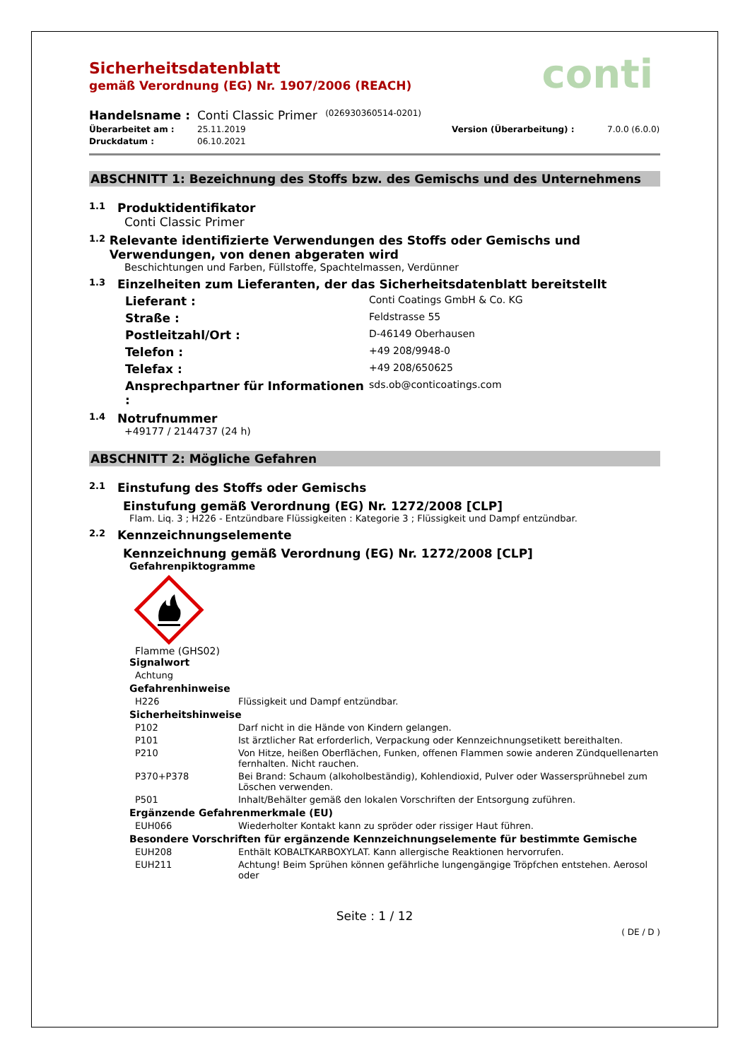conti
Sicherheitsdatenblatt
gemäß Verordnung (EG) Nr. 1907/2006 (REACH)
Handelsname : Conti Classic Primer (026930360514-0201)
Überarbeitet am : 25.11.2019 Version (Überarbeitung) : 7.0.0 (6.0.0)
Druckdatum : 06.10.2021
ABSCHNITT 1: Bezeichnung des Stoffs bzw. des Gemischs und des Unternehmens
1.1 Produktidentifikator
Conti Classic Primer
1.2 Relevante identifizierte Verwendungen des Stoffs oder Gemischs und Verwendungen, von denen abgeraten wird
Beschichtungen und Farben, Füllstoffe, Spachtelmassen, Verdünner
1.3 Einzelheiten zum Lieferanten, der das Sicherheitsdatenblatt bereitstellt
Lieferant : Conti Coatings GmbH & Co. KG
Straße : Feldstrasse 55
Postleitzahl/Ort : D-46149 Oberhausen
Telefon : +49 208/9948-0
Telefax : +49 208/650625
Ansprechpartner für Informationen : sds.ob@conticoatings.com
1.4 Notrufnummer
+49177 / 2144737 (24 h)
ABSCHNITT 2: Mögliche Gefahren
2.1 Einstufung des Stoffs oder Gemischs
Einstufung gemäß Verordnung (EG) Nr. 1272/2008 [CLP]
Flam. Liq. 3 ; H226 - Entzündbare Flüssigkeiten : Kategorie 3 ; Flüssigkeit und Dampf entzündbar.
2.2 Kennzeichnungselemente
Kennzeichnung gemäß Verordnung (EG) Nr. 1272/2008 [CLP]
Gefahrenpiktogramme
Flamme (GHS02)
Signalwort
Achtung
Gefahrenhinweise
H226 Flüssigkeit und Dampf entzündbar.
Sicherheitshinweise
P102 Darf nicht in die Hände von Kindern gelangen.
P101 Ist ärztlicher Rat erforderlich, Verpackung oder Kennzeichnungsetikett bereithalten.
P210 Von Hitze, heißen Oberflächen, Funken, offenen Flammen sowie anderen Zündquellenarten fernhalten. Nicht rauchen.
P370+P378 Bei Brand: Schaum (alkoholbeständig), Kohlendioxid, Pulver oder Wassersprühnebel zum Löschen verwenden.
P501 Inhalt/Behälter gemäß den lokalen Vorschriften der Entsorgung zuführen.
Ergänzende Gefahrenmerkmale (EU)
EUH066 Wiederholter Kontakt kann zu spröder oder rissiger Haut führen.
Besondere Vorschriften für ergänzende Kennzeichnungselemente für bestimmte Gemische
EUH208 Enthält KOBALTKARBOXYLAT. Kann allergische Reaktionen hervorrufen.
EUH211 Achtung! Beim Sprühen können gefährliche lungengängige Tröpfchen entstehen. Aerosol oder
Seite : 1 / 12
( DE / D )